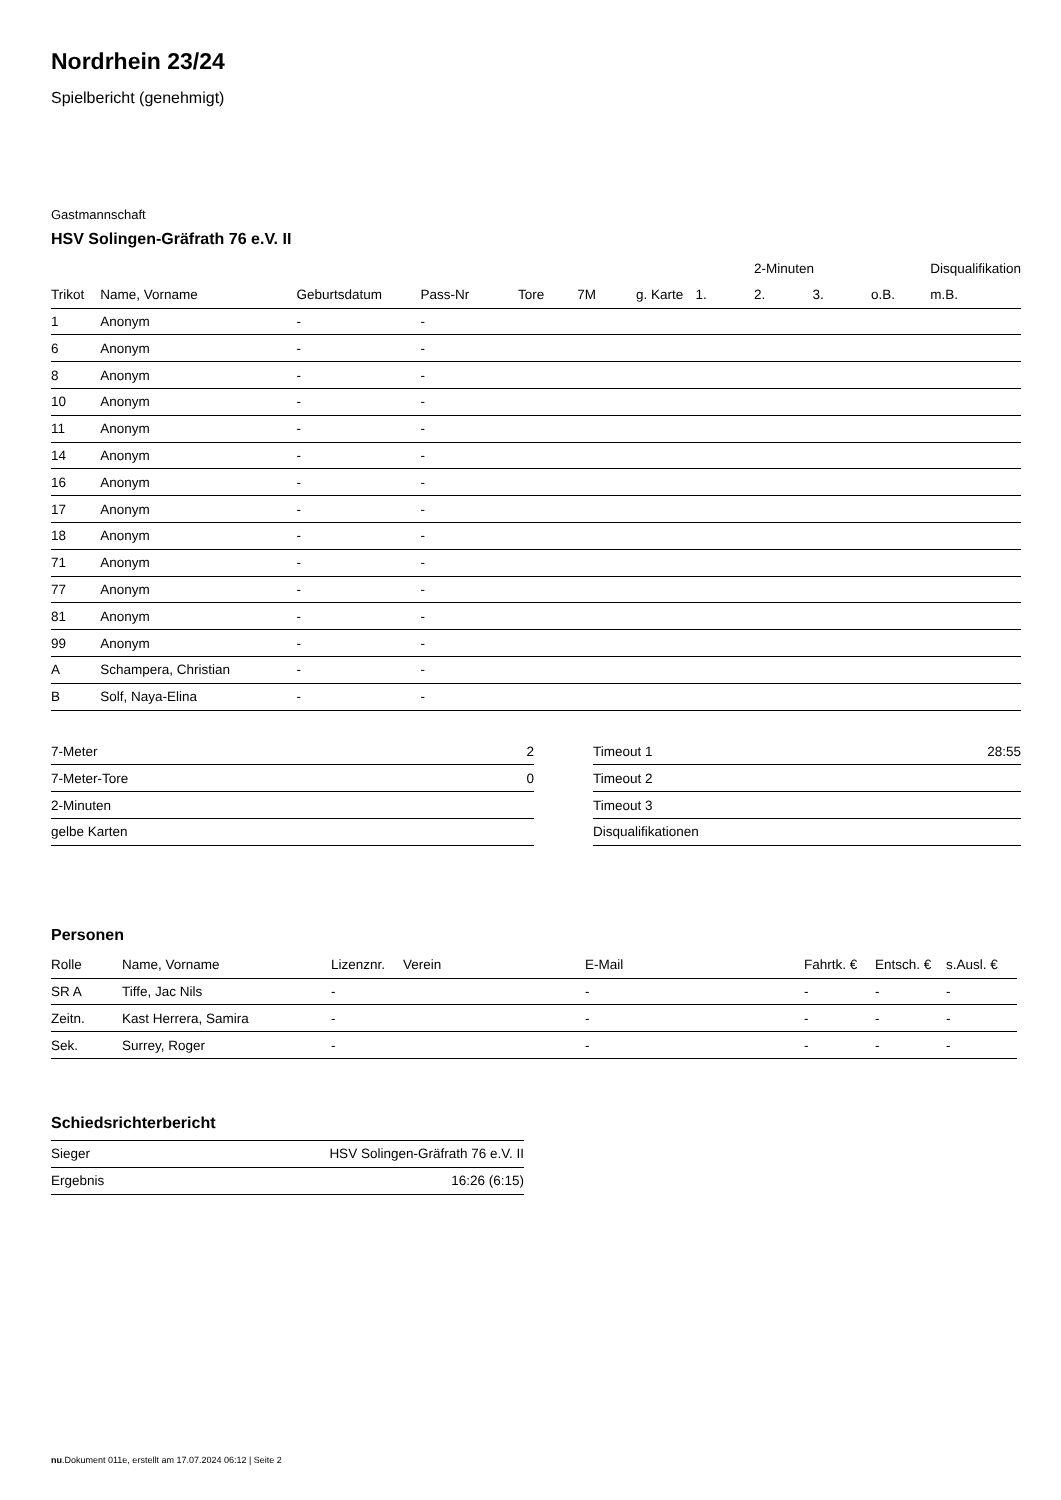Nordrhein 23/24
Spielbericht (genehmigt)
Gastmannschaft
HSV Solingen-Gräfrath 76 e.V. II
| | | | | | | | | 2-Minuten | | | Disqualifikation |
| --- | --- | --- | --- | --- | --- | --- | --- | --- | --- | --- | --- |
| Trikot | Name, Vorname | Geburtsdatum | Pass-Nr | Tore | 7M | g. Karte | 1. | 2. | 3. | o.B. | m.B. |
| 1 | Anonym | - | - | | | | | | | | |
| 6 | Anonym | - | - | | | | | | | | |
| 8 | Anonym | - | - | | | | | | | | |
| 10 | Anonym | - | - | | | | | | | | |
| 11 | Anonym | - | - | | | | | | | | |
| 14 | Anonym | - | - | | | | | | | | |
| 16 | Anonym | - | - | | | | | | | | |
| 17 | Anonym | - | - | | | | | | | | |
| 18 | Anonym | - | - | | | | | | | | |
| 71 | Anonym | - | - | | | | | | | | |
| 77 | Anonym | - | - | | | | | | | | |
| 81 | Anonym | - | - | | | | | | | | |
| 99 | Anonym | - | - | | | | | | | | |
| A | Schampera, Christian | - | - | | | | | | | | |
| B | Solf, Naya-Elina | - | - | | | | | | | | |
| 7-Meter | 2 |
| 7-Meter-Tore | 0 |
| 2-Minuten | |
| gelbe Karten | |
| Timeout 1 | 28:55 |
| Timeout 2 | |
| Timeout 3 | |
| Disqualifikationen | |
Personen
| Rolle | Name, Vorname | Lizenznr. | Verein | E-Mail | Fahrtk. € | Entsch. € | s.Ausl. € |
| --- | --- | --- | --- | --- | --- | --- | --- |
| SR A | Tiffe, Jac Nils | - | | - | - | - | - |
| Zeitn. | Kast Herrera, Samira | - | | - | - | - | - |
| Sek. | Surrey, Roger | - | | - | - | - | - |
Schiedsrichterbericht
| Sieger | HSV Solingen-Gräfrath 76 e.V. II |
| Ergebnis | 16:26 (6:15) |
nu.Dokument 011e, erstellt am 17.07.2024 06:12 | Seite 2